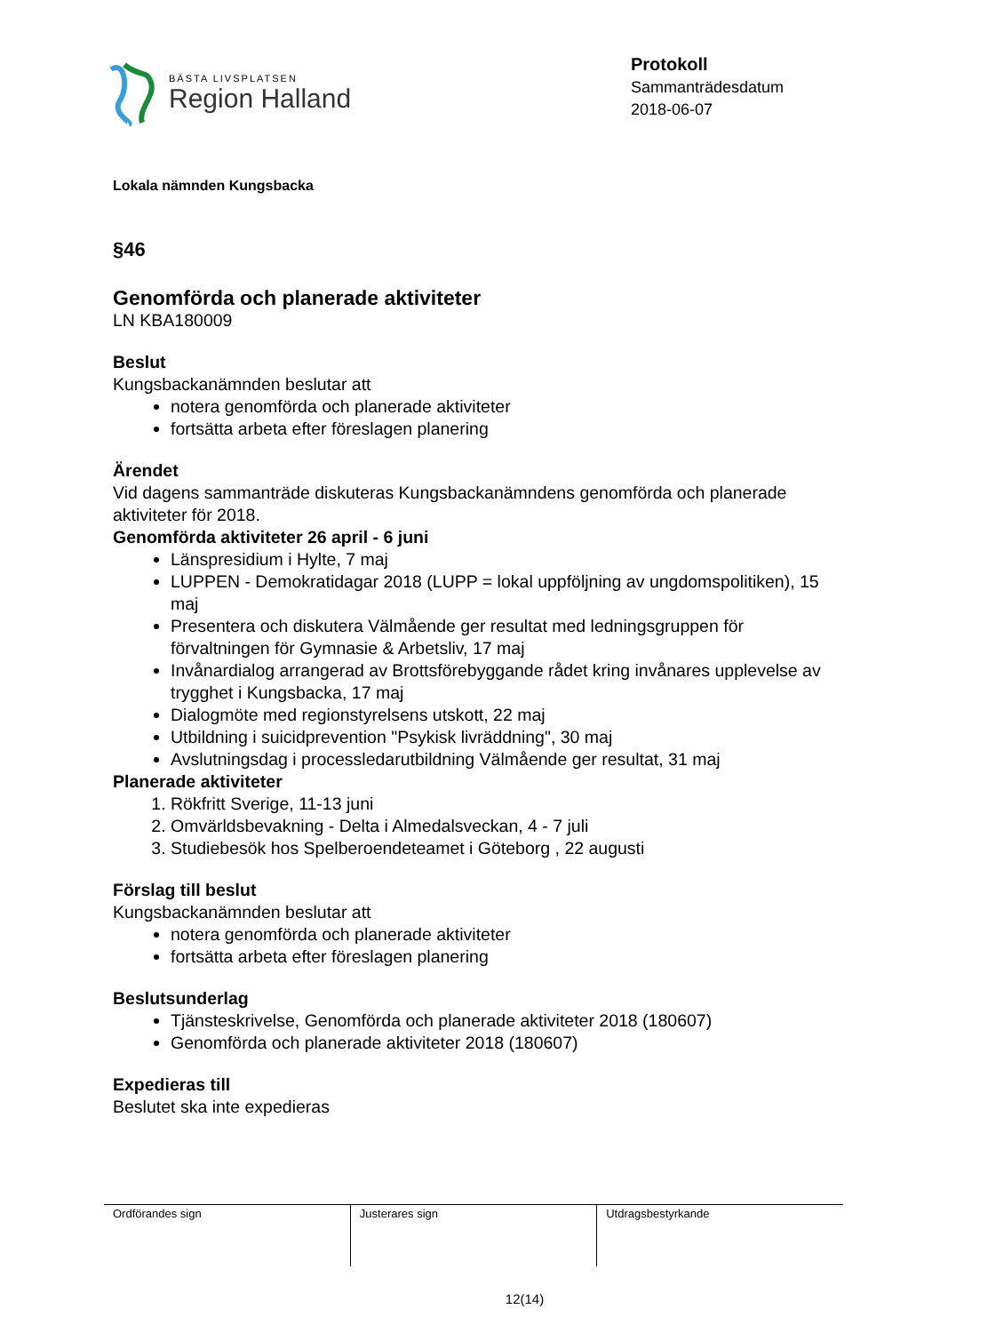BÄSTA LIVSPLATSEN
Region Halland
Protokoll
Sammanträdesdatum
2018-06-07
Lokala nämnden Kungsbacka
§46
Genomförda och planerade aktiviteter
LN KBA180009
Beslut
Kungsbackanämnden beslutar att
notera genomförda och planerade aktiviteter
fortsätta arbeta efter föreslagen planering
Ärendet
Vid dagens sammanträde diskuteras Kungsbackanämndens genomförda och planerade aktiviteter för 2018.
Genomförda aktiviteter 26 april - 6 juni
Länspresidium i Hylte, 7 maj
LUPPEN - Demokratidagar 2018 (LUPP = lokal uppföljning av ungdomspolitiken), 15 maj
Presentera och diskutera Välmående ger resultat med ledningsgruppen för förvaltningen för Gymnasie & Arbetsliv, 17 maj
Invånardialog arrangerad av Brottsförebyggande rådet kring invånares upplevelse av trygghet i Kungsbacka, 17 maj
Dialogmöte med regionstyrelsens utskott, 22 maj
Utbildning i suicidprevention "Psykisk livräddning", 30 maj
Avslutningsdag i processledarutbildning Välmående ger resultat, 31 maj
Planerade aktiviteter
1. Rökfritt Sverige, 11-13 juni
2. Omvärldsbevakning - Delta i Almedalsveckan, 4 - 7 juli
3. Studiebesök hos Spelberoendeteamet i Göteborg , 22 augusti
Förslag till beslut
Kungsbackanämnden beslutar att
notera genomförda och planerade aktiviteter
fortsätta arbeta efter föreslagen planering
Beslutsunderlag
Tjänsteskrivelse, Genomförda och planerade aktiviteter 2018 (180607)
Genomförda och planerade aktiviteter 2018 (180607)
Expedieras till
Beslutet ska inte expedieras
| Ordförandes sign | Justerares sign | Utdragsbestyrkande |
12(14)